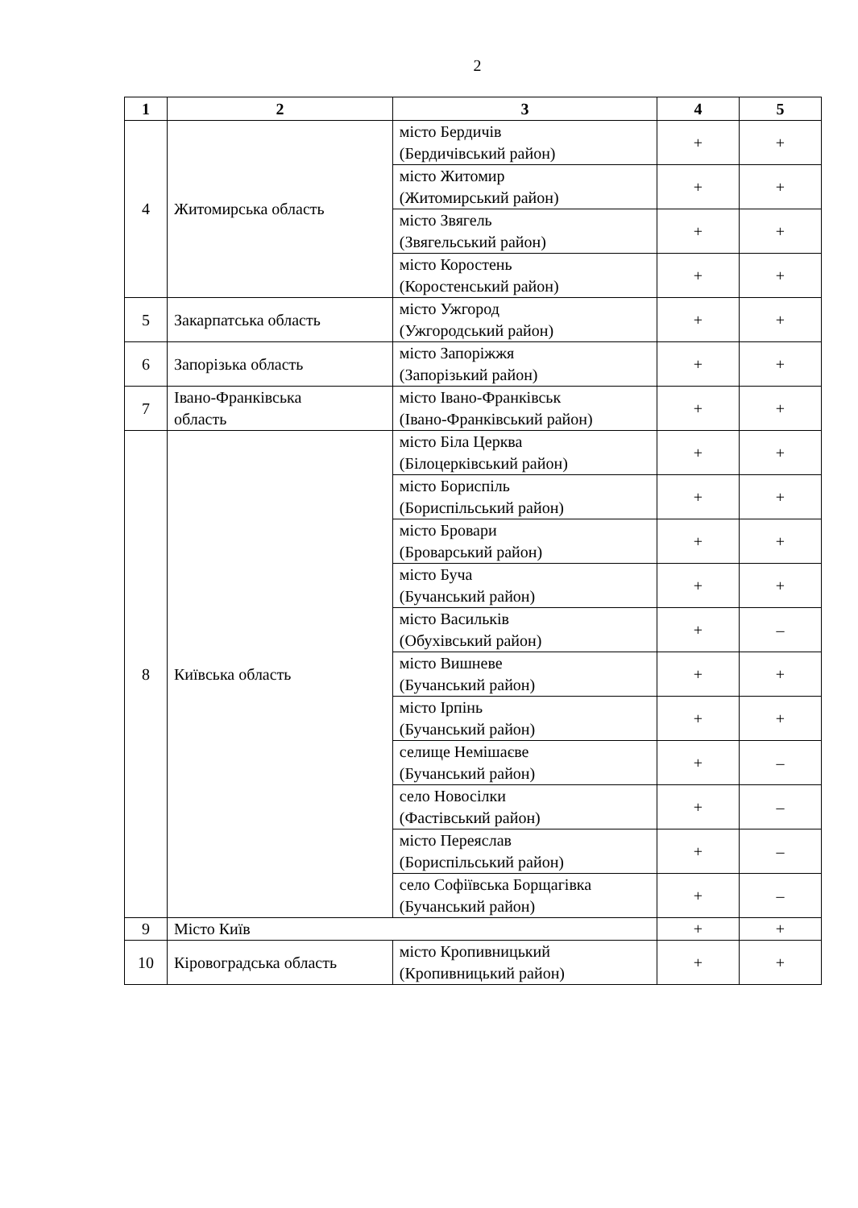2
| 1 | 2 | 3 | 4 | 5 |
| --- | --- | --- | --- | --- |
| 4 | Житомирська область | місто Бердичів (Бердичівський район) | + | + |
| | | місто Житомир (Житомирський район) | + | + |
| | | місто Звягель (Звягельський район) | + | + |
| | | місто Коростень (Коростенський район) | + | + |
| 5 | Закарпатська область | місто Ужгород (Ужгородський район) | + | + |
| 6 | Запорізька область | місто Запоріжжя (Запорізький район) | + | + |
| 7 | Івано-Франківська область | місто Івано-Франківськ (Івано-Франківський район) | + | + |
| 8 | Київська область | місто Біла Церква (Білоцерківський район) | + | + |
| | | місто Бориспіль (Бориспільський район) | + | + |
| | | місто Бровари (Броварський район) | + | + |
| | | місто Буча (Бучанський район) | + | + |
| | | місто Васильків (Обухівський район) | + | – |
| | | місто Вишневе (Бучанський район) | + | + |
| | | місто Ірпінь (Бучанський район) | + | + |
| | | селище Немішаєве (Бучанський район) | + | – |
| | | село Новосілки (Фастівський район) | + | – |
| | | місто Переяслав (Бориспільський район) | + | – |
| | | село Софіївська Борщагівка (Бучанський район) | + | – |
| 9 | Місто Київ | | + | + |
| 10 | Кіровоградська область | місто Кропивницький (Кропивницький район) | + | + |